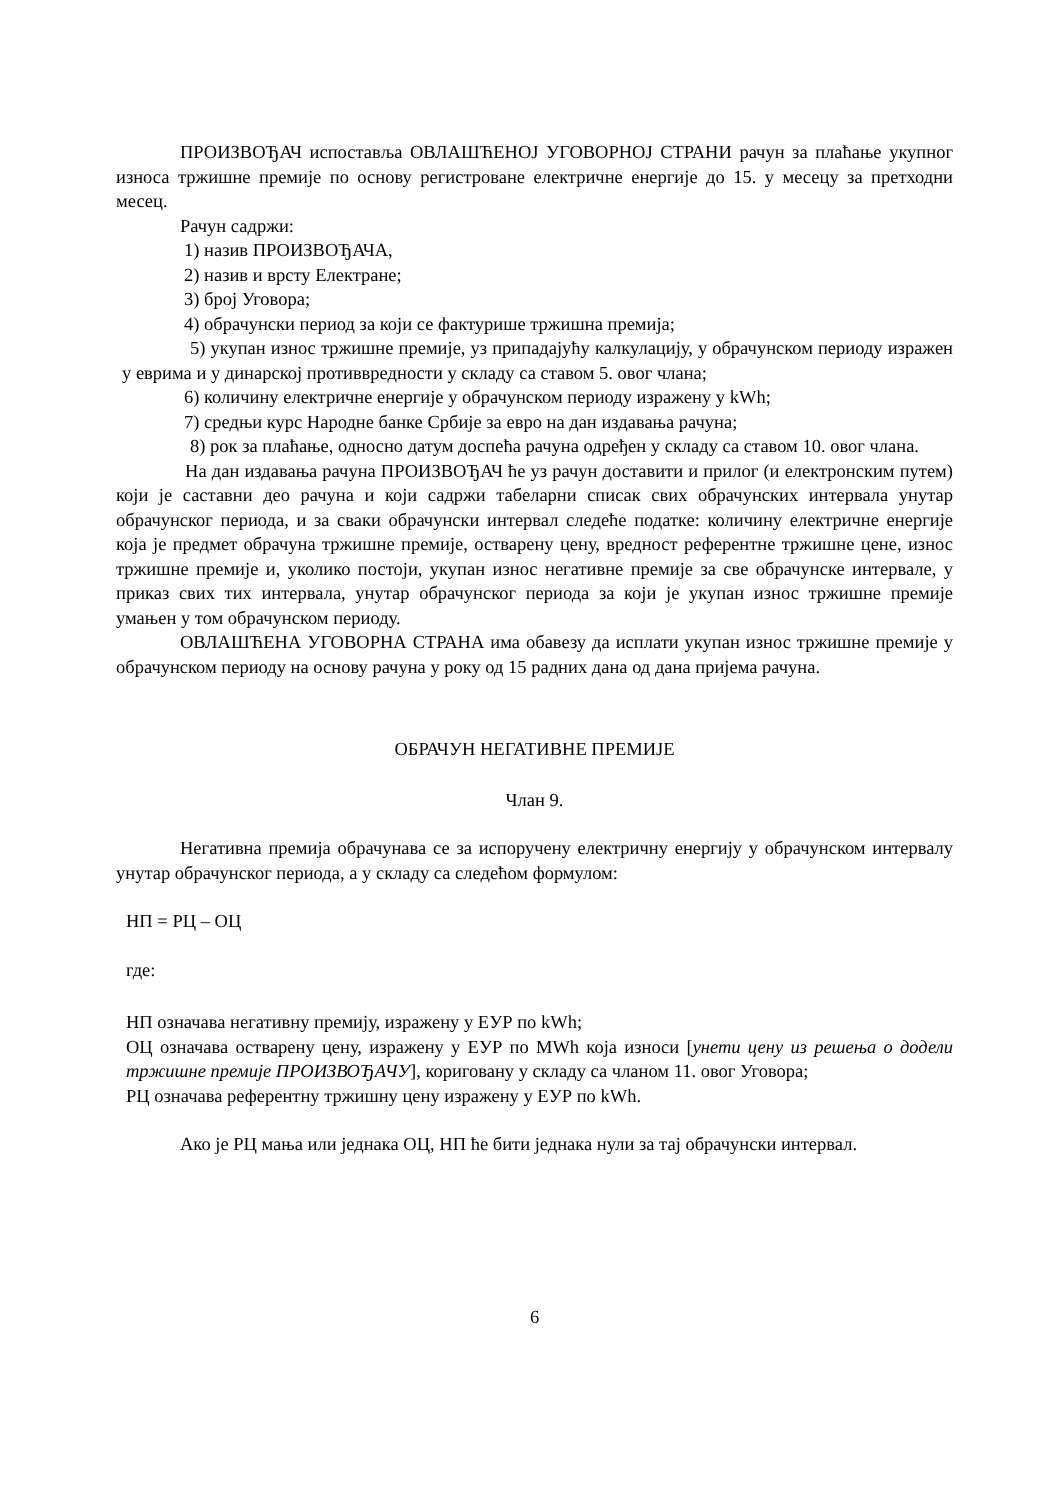ПРОИЗВОЂАЧ испоставља ОВЛАШЋЕНОЈ УГОВОРНОЈ СТРАНИ рачун за плаћање укупног износа тржишне премије по основу регистроване електричне енергије до 15. у месецу за претходни месец.
Рачун садржи:
1) назив ПРОИЗВОЂАЧА,
2) назив и врсту Електране;
3) број Уговора;
4) обрачунски период за који се фактурише тржишна премија;
5) укупан износ тржишне премије, уз припадајућу калкулацију, у обрачунском периоду изражен у еврима и у динарској противвредности у складу са ставом 5. овог члана;
6) количину електричне енергије у обрачунском периоду изражену у kWh;
7) средњи курс Народне банке Србије за евро на дан издавања рачуна;
8) рок за плаћање, односно датум доспећа рачуна одређен у складу са ставом 10. овог члана.
На дан издавања рачуна ПРОИЗВОЂАЧ ће уз рачун доставити и прилог (и електронским путем) који је саставни део рачуна и који садржи табеларни списак свих обрачунских интервала унутар обрачунског периода, и за сваки обрачунски интервал следеће податке: количину електричне енергије која је предмет обрачуна тржишне премије, остварену цену, вредност референтне тржишне цене, износ тржишне премије и, уколико постоји, укупан износ негативне премије за све обрачунске интервале, у приказ свих тих интервала, унутар обрачунског периода за који је укупан износ тржишне премије умањен у том обрачунском периоду.
ОВЛАШЋЕНА УГОВОРНА СТРАНА има обавезу да исплати укупан износ тржишне премије у обрачунском периоду на основу рачуна у року од 15 радних дана од дана пријема рачуна.
ОБРАЧУН НЕГАТИВНЕ ПРЕМИЈЕ
Члан 9.
Негативна премија обрачунава се за испоручену електричну енергију у обрачунском интервалу унутар обрачунског периода, а у складу са следећом формулом:
НП = РЦ – ОЦ
где:
НП означава негативну премију, изражену у ЕУР по kWh;
ОЦ означава остварену цену, изражену у ЕУР по MWh која износи [унети цену из решења о додели тржишне премије ПРОИЗВОЂАЧУ], кориговану у складу са чланом 11. овог Уговора;
РЦ означава референтну тржишну цену изражену у ЕУР по kWh.
Ако је РЦ мања или једнака ОЦ, НП ће бити једнака нули за тај обрачунски интервал.
6